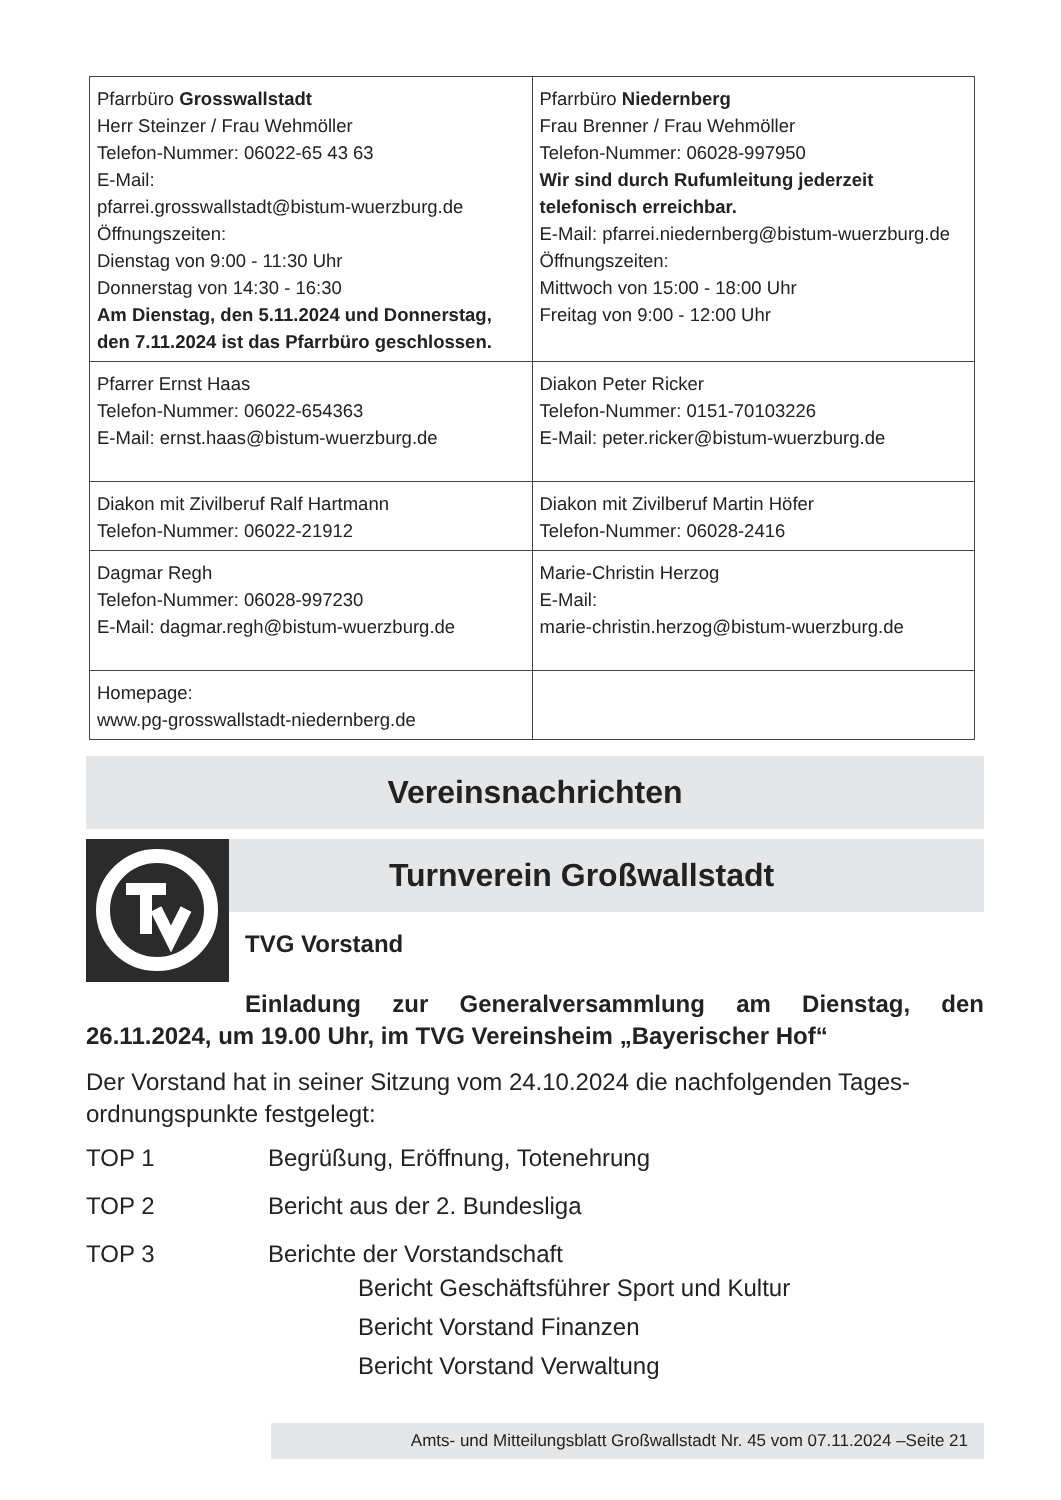| Pfarrbüro Grosswallstadt Herr Steinzer / Frau Wehmöller Telefon-Nummer: 06022-65 43 63 E-Mail: pfarrei.grosswallstadt@bistum-wuerzburg.de Öffnungszeiten: Dienstag von 9:00 - 11:30 Uhr Donnerstag von 14:30 - 16:30 Am Dienstag, den 5.11.2024 und Donnerstag, den 7.11.2024 ist das Pfarrbüro geschlossen. | Pfarrbüro Niedernberg Frau Brenner / Frau Wehmöller Telefon-Nummer: 06028-997950 Wir sind durch Rufumleitung jederzeit telefonisch erreichbar. E-Mail: pfarrei.niedernberg@bistum-wuerzburg.de Öffnungszeiten: Mittwoch von 15:00 - 18:00 Uhr Freitag von 9:00 - 12:00 Uhr |
| Pfarrer Ernst Haas Telefon-Nummer: 06022-654363 E-Mail: ernst.haas@bistum-wuerzburg.de | Diakon Peter Ricker Telefon-Nummer: 0151-70103226 E-Mail: peter.ricker@bistum-wuerzburg.de |
| Diakon mit Zivilberuf Ralf Hartmann Telefon-Nummer: 06022-21912 | Diakon mit Zivilberuf Martin Höfer Telefon-Nummer: 06028-2416 |
| Dagmar Regh Telefon-Nummer: 06028-997230 E-Mail: dagmar.regh@bistum-wuerzburg.de | Marie-Christin Herzog E-Mail: marie-christin.herzog@bistum-wuerzburg.de |
| Homepage: www.pg-grosswallstadt-niedernberg.de | |
Vereinsnachrichten
Turnverein Großwallstadt
TVG Vorstand
Einladung zur Generalversammlung am Dienstag, den 26.11.2024, um 19.00 Uhr, im TVG Vereinsheim „Bayerischer Hof“
Der Vorstand hat in seiner Sitzung vom 24.10.2024 die nachfolgenden Tages-ordnungspunkte festgelegt:
TOP 1 Begrüßung, Eröffnung, Totenehrung
TOP 2 Bericht aus der 2. Bundesliga
TOP 3 Berichte der Vorstandschaft
Bericht Geschäftsführer Sport und Kultur
Bericht Vorstand Finanzen
Bericht Vorstand Verwaltung
Amts- und Mitteilungsblatt Großwallstadt Nr. 45 vom 07.11.2024 –Seite 21